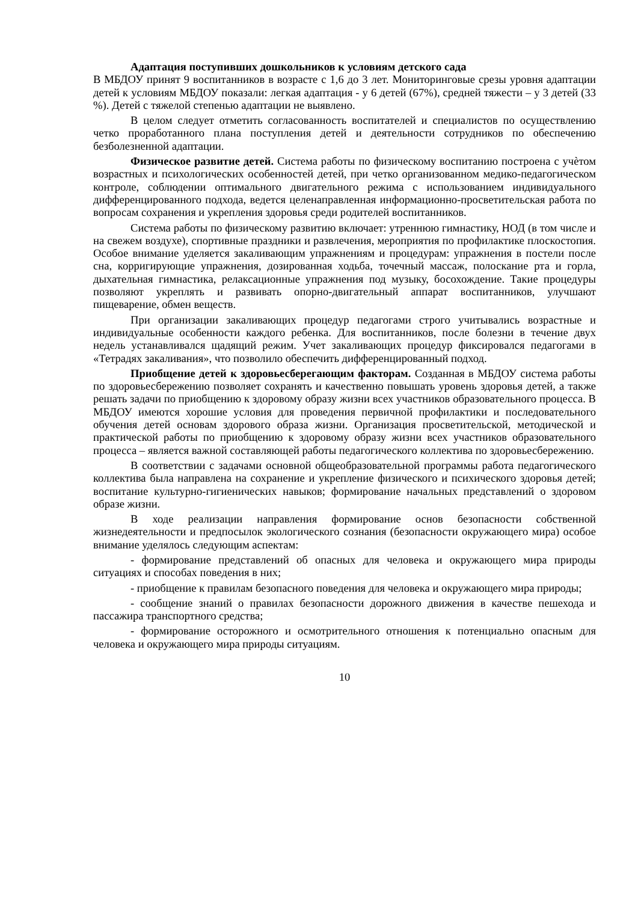Адаптация поступивших дошкольников к условиям детского сада
В МБДОУ принят 9 воспитанников в возрасте с 1,6 до 3 лет. Мониторинговые срезы уровня адаптации детей к условиям МБДОУ показали: легкая адаптация - у 6 детей (67%), средней тяжести – у 3 детей (33 %). Детей с тяжелой степенью адаптации не выявлено.
В целом следует отметить согласованность воспитателей и специалистов по осуществлению четко проработанного плана поступления детей и деятельности сотрудников по обеспечению безболезненной адаптации.
Физическое развитие детей. Система работы по физическому воспитанию построена с учѐтом возрастных и психологических особенностей детей, при четко организованном медико-педагогическом контроле, соблюдении оптимального двигательного режима с использованием индивидуального дифференцированного подхода, ведется целенаправленная информационно-просветительская работа по вопросам сохранения и укрепления здоровья среди родителей воспитанников.
Система работы по физическому развитию включает: утреннюю гимнастику, НОД (в том числе и на свежем воздухе), спортивные праздники и развлечения, мероприятия по профилактике плоскостопия. Особое внимание уделяется закаливающим упражнениям и процедурам: упражнения в постели после сна, корригирующие упражнения, дозированная ходьба, точечный массаж, полоскание рта и горла, дыхательная гимнастика, релаксационные упражнения под музыку, босохождение. Такие процедуры позволяют укреплять и развивать опорно-двигательный аппарат воспитанников, улучшают пищеварение, обмен веществ.
При организации закаливающих процедур педагогами строго учитывались возрастные и индивидуальные особенности каждого ребенка. Для воспитанников, после болезни в течение двух недель устанавливался щадящий режим. Учет закаливающих процедур фиксировался педагогами в «Тетрадях закаливания», что позволило обеспечить дифференцированный подход.
Приобщение детей к здоровьесберегающим факторам. Созданная в МБДОУ система работы по здоровьесбережению позволяет сохранять и качественно повышать уровень здоровья детей, а также решать задачи по приобщению к здоровому образу жизни всех участников образовательного процесса. В МБДОУ имеются хорошие условия для проведения первичной профилактики и последовательного обучения детей основам здорового образа жизни. Организация просветительской, методической и практической работы по приобщению к здоровому образу жизни всех участников образовательного процесса – является важной составляющей работы педагогического коллектива по здоровьесбережению.
В соответствии с задачами основной общеобразовательной программы работа педагогического коллектива была направлена на сохранение и укрепление физического и психического здоровья детей; воспитание культурно-гигиенических навыков; формирование начальных представлений о здоровом образе жизни.
В ходе реализации направления формирование основ безопасности собственной жизнедеятельности и предпосылок экологического сознания (безопасности окружающего мира) особое внимание уделялось следующим аспектам:
- формирование представлений об опасных для человека и окружающего мира природы ситуациях и способах поведения в них;
- приобщение к правилам безопасного поведения для человека и окружающего мира природы;
- сообщение знаний о правилах безопасности дорожного движения в качестве пешехода и пассажира транспортного средства;
- формирование осторожного и осмотрительного отношения к потенциально опасным для человека и окружающего мира природы ситуациям.
10